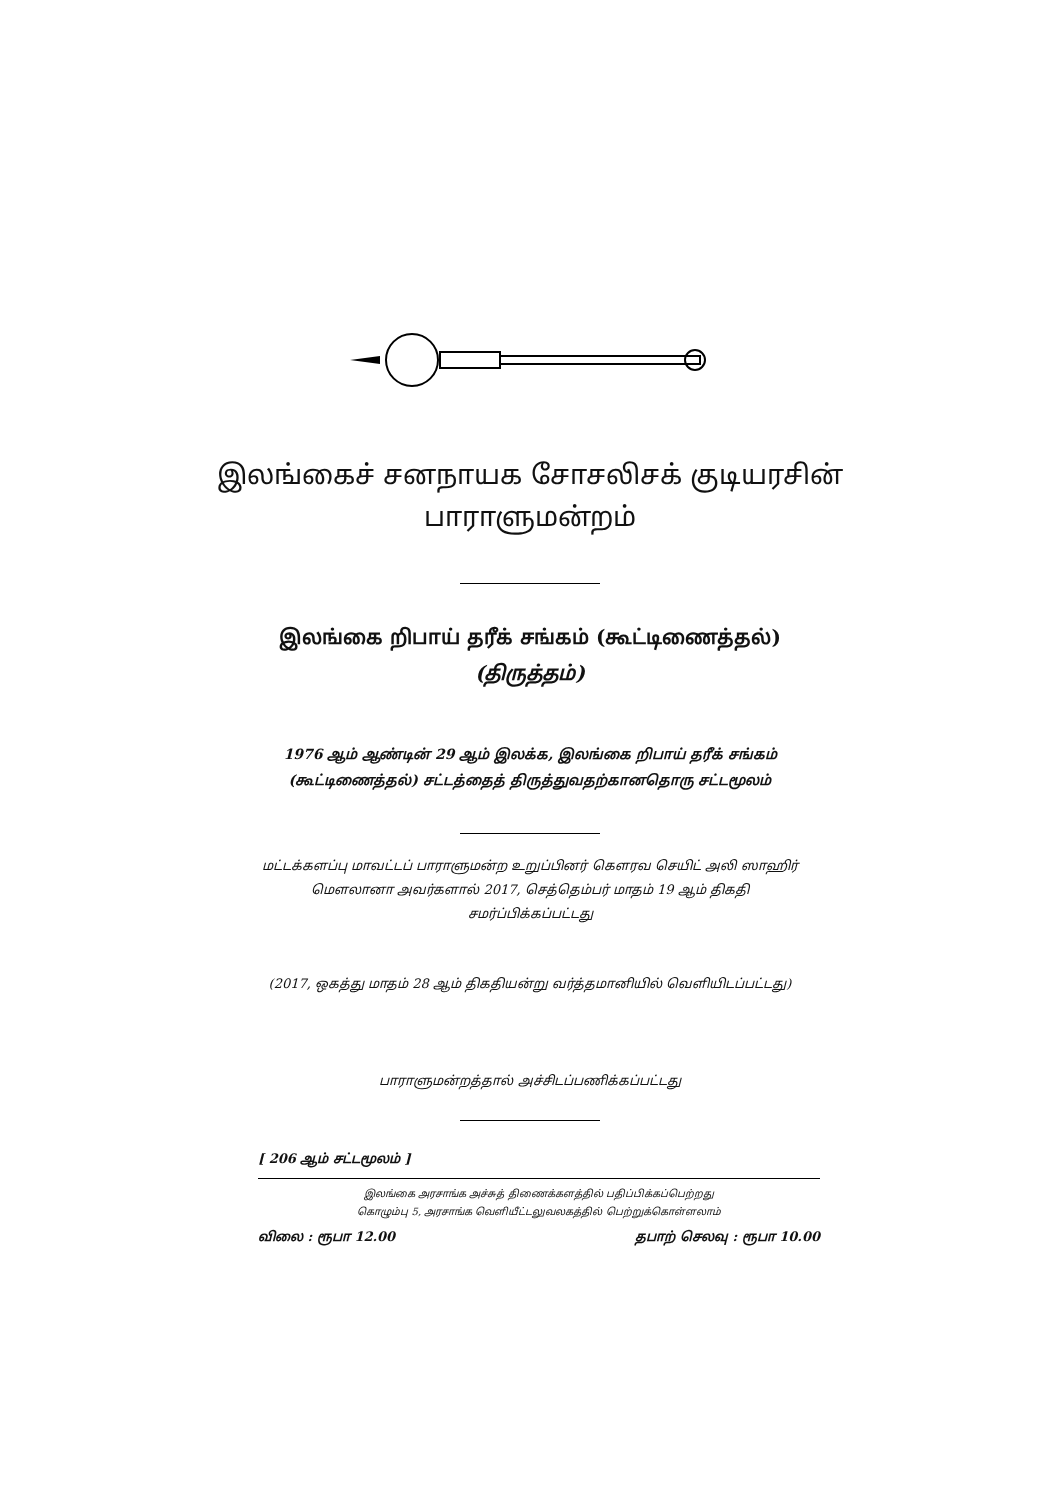இலங்கைச் சனநாயக சோசலிசக் குடியரசின்
பாராளுமன்றம்
இலங்கை றிபாய் தரீக் சங்கம் (கூட்டிணைத்தல்)
(திருத்தம்)
1976 ஆம் ஆண்டின் 29 ஆம் இலக்க, இலங்கை றிபாய் தரீக் சங்கம்
(கூட்டிணைத்தல்) சட்டத்தைத் திருத்துவதற்கானதொரு சட்டமூலம்
மட்டக்களப்பு மாவட்டப் பாராளுமன்ற உறுப்பினர் கௌரவ செயிட் அலி ஸாஹிர்
மௌலானா அவர்களால் 2017, செத்தெம்பர் மாதம் 19 ஆம் திகதி
சமர்ப்பிக்கப்பட்டது
(2017, ஒகத்து மாதம் 28 ஆம் திகதியன்று வர்த்தமானியில் வெளியிடப்பட்டது)
பாராளுமன்றத்தால் அச்சிடப்பணிக்கப்பட்டது
[ 206 ஆம் சட்டமூலம் ]
இலங்கை அரசாங்க அச்சுத் திணைக்களத்தில் பதிப்பிக்கப்பெற்றது
கொழும்பு 5, அரசாங்க வெளியீட்டலுவலகத்தில் பெற்றுக்கொள்ளலாம்
விலை : ரூபா 12.00 தபாற் செலவு : ரூபா 10.00